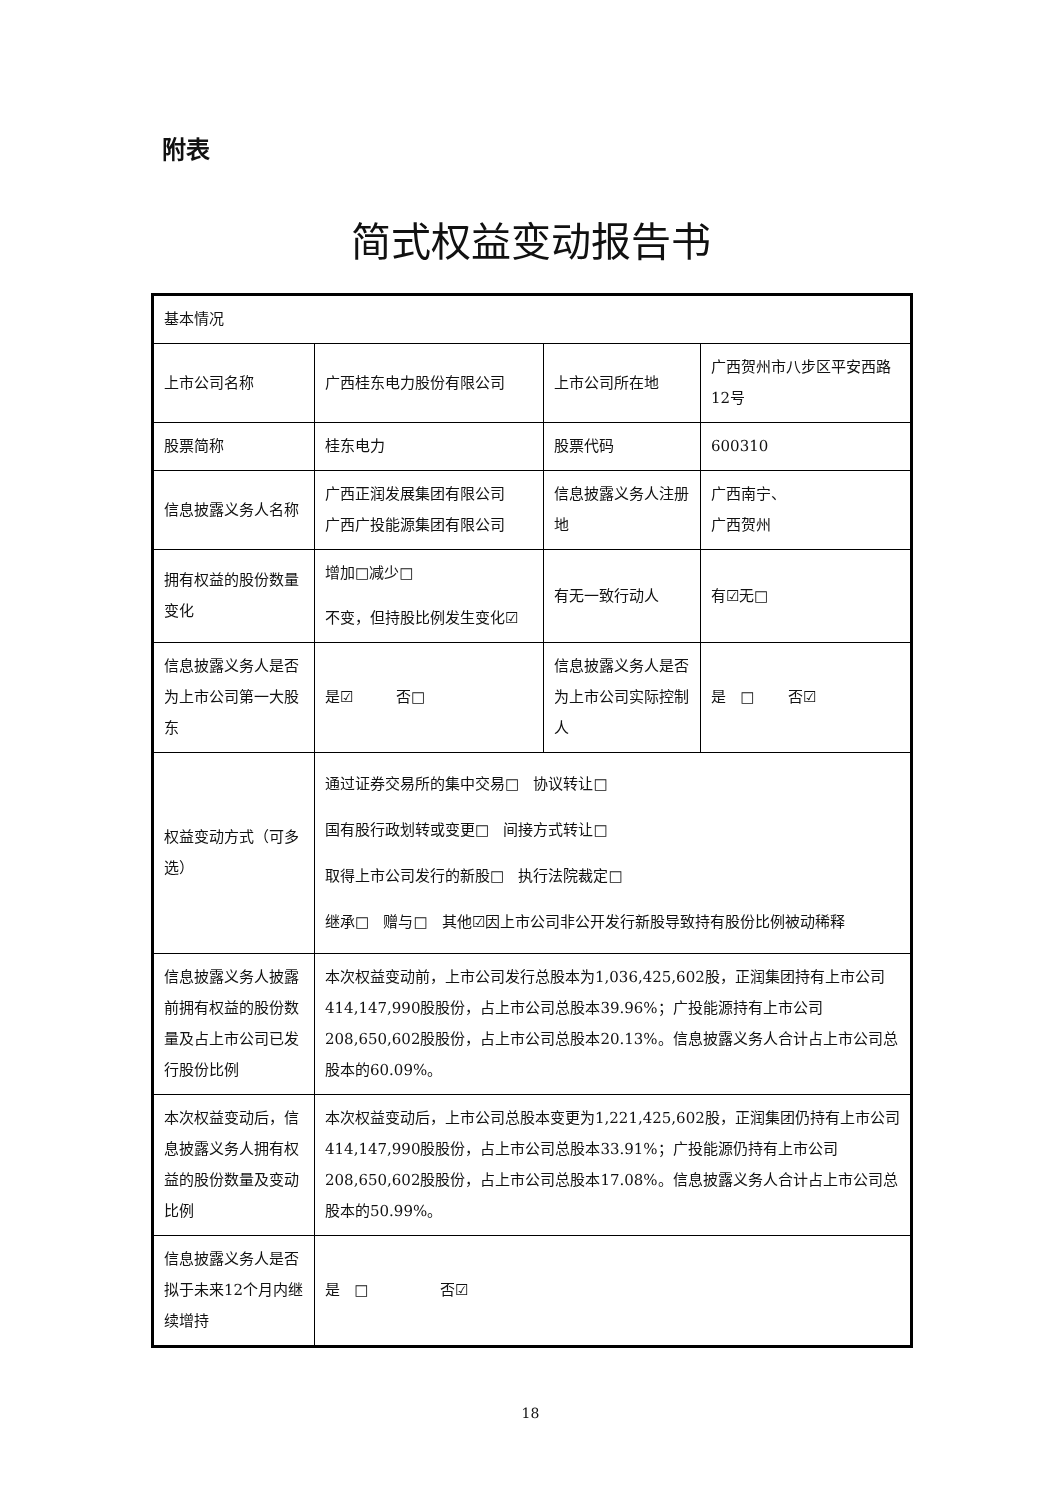附表
简式权益变动报告书
| 基本情况 | | | |
| 上市公司名称 | 广西桂东电力股份有限公司 | 上市公司所在地 | 广西贺州市八步区平安西路12号 |
| 股票简称 | 桂东电力 | 股票代码 | 600310 |
| 信息披露义务人名称 | 广西正润发展集团有限公司 广西广投能源集团有限公司 | 信息披露义务人注册地 | 广西南宁、 广西贺州 |
| 拥有权益的股份数量变化 | 增加□减少□ 不变，但持股比例发生变化☑ | 有无一致行动人 | 有☑无□ |
| 信息披露义务人是否为上市公司第一大股东 | 是☑ 否□ | 信息披露义务人是否为上市公司实际控制人 | 是 □ 否☑ |
| 权益变动方式（可多选） | 通过证券交易所的集中交易□ 协议转让□ 国有股行政划转或变更□ 间接方式转让□ 取得上市公司发行的新股□ 执行法院裁定□ 继承□ 赠与□ 其他☑因上市公司非公开发行新股导致持有股份比例被动稀释 | | |
| 信息披露义务人披露前拥有权益的股份数量及占上市公司已发行股份比例 | 本次权益变动前，上市公司发行总股本为1,036,425,602股，正润集团持有上市公司414,147,990股股份，占上市公司总股本39.96%；广投能源持有上市公司208,650,602股股份，占上市公司总股本20.13%。信息披露义务人合计占上市公司总股本的60.09%。 | | |
| 本次权益变动后，信息披露义务人拥有权益的股份数量及变动比例 | 本次权益变动后，上市公司总股本变更为1,221,425,602股，正润集团仍持有上市公司414,147,990股股份，占上市公司总股本33.91%；广投能源仍持有上市公司208,650,602股股份，占上市公司总股本17.08%。信息披露义务人合计占上市公司总股本的50.99%。 | | |
| 信息披露义务人是否拟于未来12个月内继续增持 | 是 □ 否☑ | | |
18